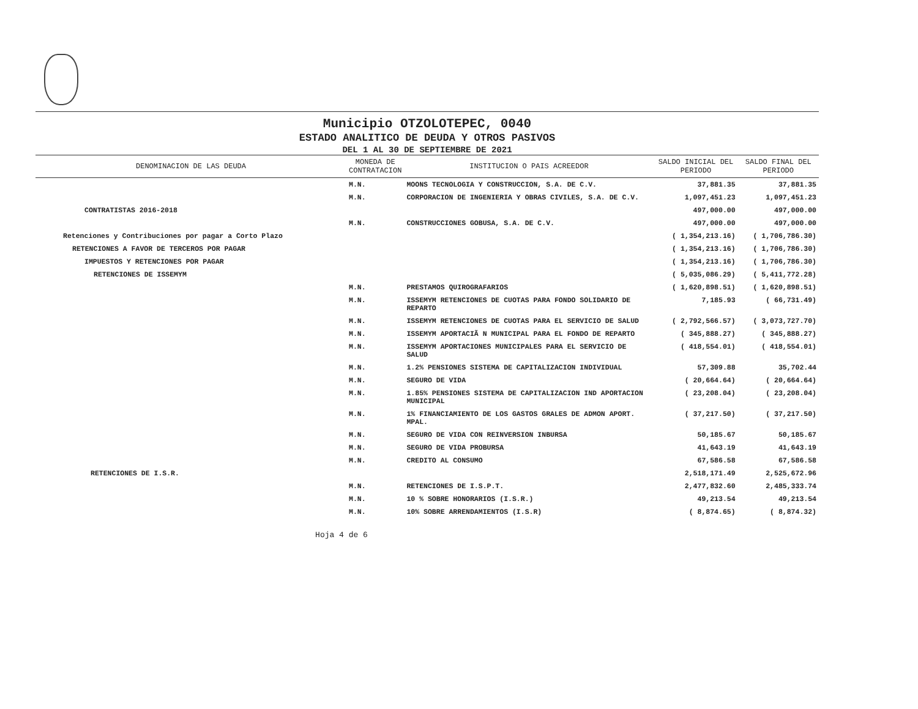Municipio OTZOLOTEPEC, 0040
ESTADO ANALITICO DE DEUDA Y OTROS PASIVOS
DEL 1 AL 30 DE SEPTIEMBRE DE 2021
| DENOMINACION DE LAS DEUDA | MONEDA DE CONTRATACION | INSTITUCION O PAIS ACREEDOR | SALDO INICIAL DEL PERIODO | SALDO FINAL DEL PERIODO |
| --- | --- | --- | --- | --- |
| | M.N. | MOONS TECNOLOGIA Y CONSTRUCCION, S.A. DE C.V. | 37,881.35 | 37,881.35 |
| | M.N. | CORPORACION DE INGENIERIA Y OBRAS CIVILES, S.A. DE C.V. | 1,097,451.23 | 1,097,451.23 |
| CONTRATISTAS 2016-2018 | | | 497,000.00 | 497,000.00 |
| | M.N. | CONSTRUCCIONES GOBUSA, S.A. DE C.V. | 497,000.00 | 497,000.00 |
| Retenciones y Contribuciones por pagar a Corto Plazo | | | ( 1,354,213.16) | ( 1,706,786.30) |
| RETENCIONES A FAVOR DE TERCEROS POR PAGAR | | | ( 1,354,213.16) | ( 1,706,786.30) |
| IMPUESTOS Y RETENCIONES POR PAGAR | | | ( 1,354,213.16) | ( 1,706,786.30) |
| RETENCIONES DE ISSEMYM | | | ( 5,035,086.29) | ( 5,411,772.28) |
| | M.N. | PRESTAMOS QUIROGRAFARIOS | ( 1,620,898.51) | ( 1,620,898.51) |
| | M.N. | ISSEMYM RETENCIONES DE CUOTAS PARA FONDO SOLIDARIO DE REPARTO | 7,185.93 | ( 66,731.49) |
| | M.N. | ISSEMYM RETENCIONES DE CUOTAS PARA EL SERVICIO DE SALUD | ( 2,792,566.57) | ( 3,073,727.70) |
| | M.N. | ISSEMYM APORTACIÃ N MUNICIPAL PARA EL FONDO DE REPARTO | ( 345,888.27) | ( 345,888.27) |
| | M.N. | ISSEMYM APORTACIONES MUNICIPALES PARA EL SERVICIO DE SALUD | ( 418,554.01) | ( 418,554.01) |
| | M.N. | 1.2% PENSIONES SISTEMA DE CAPITALIZACION INDIVIDUAL | 57,309.88 | 35,702.44 |
| | M.N. | SEGURO DE VIDA | ( 20,664.64) | ( 20,664.64) |
| | M.N. | 1.85% PENSIONES SISTEMA DE CAPITALIZACION IND APORTACION MUNICIPAL | ( 23,208.04) | ( 23,208.04) |
| | M.N. | 1% FINANCIAMIENTO DE LOS GASTOS GRALES DE ADMON APORT. MPAL. | ( 37,217.50) | ( 37,217.50) |
| | M.N. | SEGURO DE VIDA CON REINVERSION INBURSA | 50,185.67 | 50,185.67 |
| | M.N. | SEGURO DE VIDA PROBURSA | 41,643.19 | 41,643.19 |
| | M.N. | CREDITO AL CONSUMO | 67,586.58 | 67,586.58 |
| RETENCIONES DE I.S.R. | | | 2,518,171.49 | 2,525,672.96 |
| | M.N. | RETENCIONES DE I.S.P.T. | 2,477,832.60 | 2,485,333.74 |
| | M.N. | 10 % SOBRE HONORARIOS (I.S.R.) | 49,213.54 | 49,213.54 |
| | M.N. | 10% SOBRE ARRENDAMIENTOS (I.S.R) | ( 8,874.65) | ( 8,874.32) |
Hoja 4 de 6